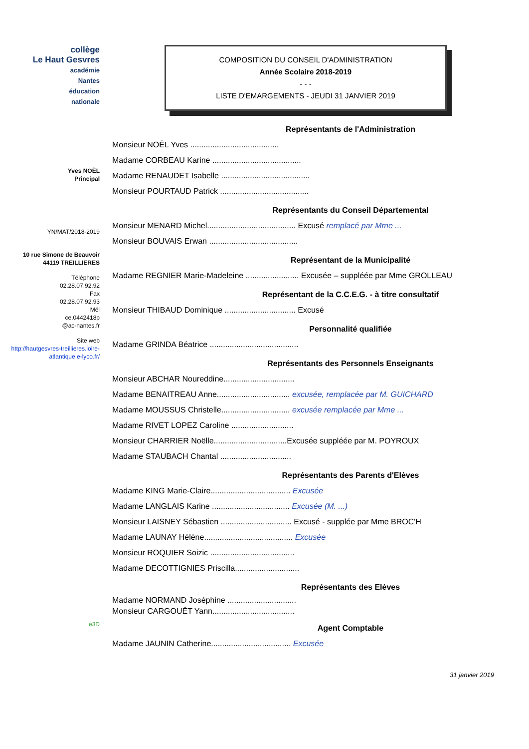collège
Le Haut Gesvres
académie
Nantes
éducation
nationale
Yves NOËL
Principal
YN/MAT/2018-2019
10 rue Simone de Beauvoir
44119 TREILLIERES
Téléphone
02.28.07.92.92
Fax
02.28.07.92.93
Mél
ce.0442418p
@ac-nantes.fr
Site web
http://hautgesvres-treillieres.loire-atlantique.e-lyco.fr/
e3D
COMPOSITION DU CONSEIL D'ADMINISTRATION
Année Scolaire 2018-2019
- - -
LISTE D'EMARGEMENTS - JEUDI 31 JANVIER 2019
Représentants de l'Administration
Monsieur NOËL Yves ........................................
Madame CORBEAU Karine ........................................
Madame RENAUDET Isabelle ........................................
Monsieur POURTAUD Patrick ........................................
Représentants du Conseil Départemental
Monsieur MENARD Michel........................................ Excusé remplacé par Mme ...
Monsieur BOUVAIS Erwan ........................................
Représentant de la Municipalité
Madame REGNIER Marie-Madeleine ........................ Excusée – suppléée par Mme GROLLEAU
Représentant de la C.C.E.G. - à titre consultatif
Monsieur THIBAUD Dominique ................................ Excusé
Personnalité qualifiée
Madame GRINDA Béatrice ........................................
Représentants des Personnels Enseignants
Monsieur ABCHAR Noureddine................................
Madame BENAITREAU Anne................................. excusée, remplacée par M. GUICHARD
Madame MOUSSUS Christelle............................... excusée remplacée par Mme ...
Madame RIVET LOPEZ Caroline ............................
Monsieur CHARRIER Noëlle.................................Excusée suppléée par M. POYROUX
Madame STAUBACH Chantal ................................
Représentants des Parents d'Elèves
Madame KING Marie-Claire.................................... Excusée
Madame LANGLAIS Karine ................................... Excusée (M. ...)
Monsieur LAISNEY Sébastien ................................ Excusé - supplée par Mme BROC'H
Madame LAUNAY Hélène........................................ Excusée
Monsieur ROQUIER Soizic ......................................
Madame DECOTTIGNIES Priscilla.............................
Représentants des Elèves
Madame NORMAND Joséphine ...............................
Monsieur CARGOUËT Yann.....................................
Agent Comptable
Madame JAUNIN Catherine.................................... Excusée
31 janvier 2019